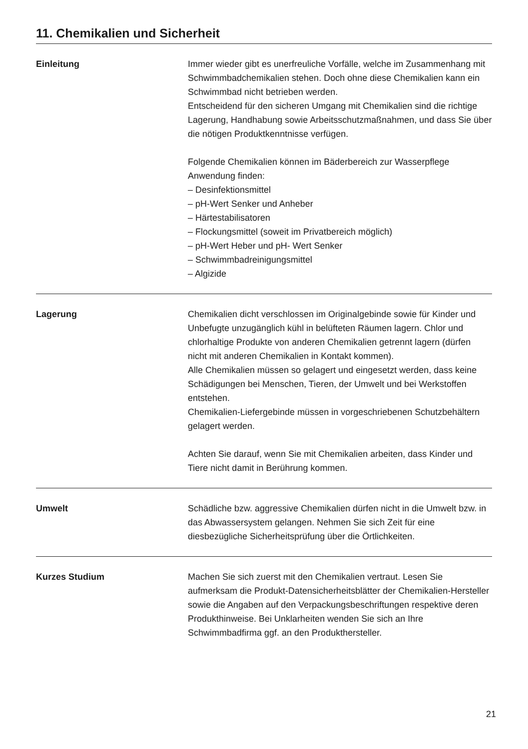11. Chemikalien und Sicherheit
Einleitung Immer wieder gibt es unerfreuliche Vorfälle, welche im Zusammenhang mit Schwimmbadchemikalien stehen. Doch ohne diese Chemikalien kann ein Schwimmbad nicht betrieben werden.
Entscheidend für den sicheren Umgang mit Chemikalien sind die richtige Lagerung, Handhabung sowie Arbeitsschutzmaßnahmen, und dass Sie über die nötigen Produktkenntnisse verfügen.
Folgende Chemikalien können im Bäderbereich zur Wasserpflege Anwendung finden:
– Desinfektionsmittel
– pH-Wert Senker und Anheber
– Härtestabilisatoren
– Flockungsmittel (soweit im Privatbereich möglich)
– pH-Wert Heber und pH- Wert Senker
– Schwimmbadreinigungsmittel
– Algizide
Lagerung Chemikalien dicht verschlossen im Originalgebinde sowie für Kinder und Unbefugte unzugänglich kühl in belüfteten Räumen lagern. Chlor und chlorhaltige Produkte von anderen Chemikalien getrennt lagern (dürfen nicht mit anderen Chemikalien in Kontakt kommen).
Alle Chemikalien müssen so gelagert und eingesetzt werden, dass keine Schädigungen bei Menschen, Tieren, der Umwelt und bei Werkstoffen entstehen.
Chemikalien-Liefergebinde müssen in vorgeschriebenen Schutzbehältern gelagert werden.
Achten Sie darauf, wenn Sie mit Chemikalien arbeiten, dass Kinder und Tiere nicht damit in Berührung kommen.
Umwelt Schädliche bzw. aggressive Chemikalien dürfen nicht in die Umwelt bzw. in das Abwassersystem gelangen. Nehmen Sie sich Zeit für eine diesbezügliche Sicherheitsprüfung über die Örtlichkeiten.
Kurzes Studium Machen Sie sich zuerst mit den Chemikalien vertraut. Lesen Sie aufmerksam die Produkt-Datensicherheitsblätter der Chemikalien-Hersteller sowie die Angaben auf den Verpackungsbeschriftungen respektive deren Produkthinweise. Bei Unklarheiten wenden Sie sich an Ihre Schwimmbadfirma ggf. an den Produkthersteller.
21